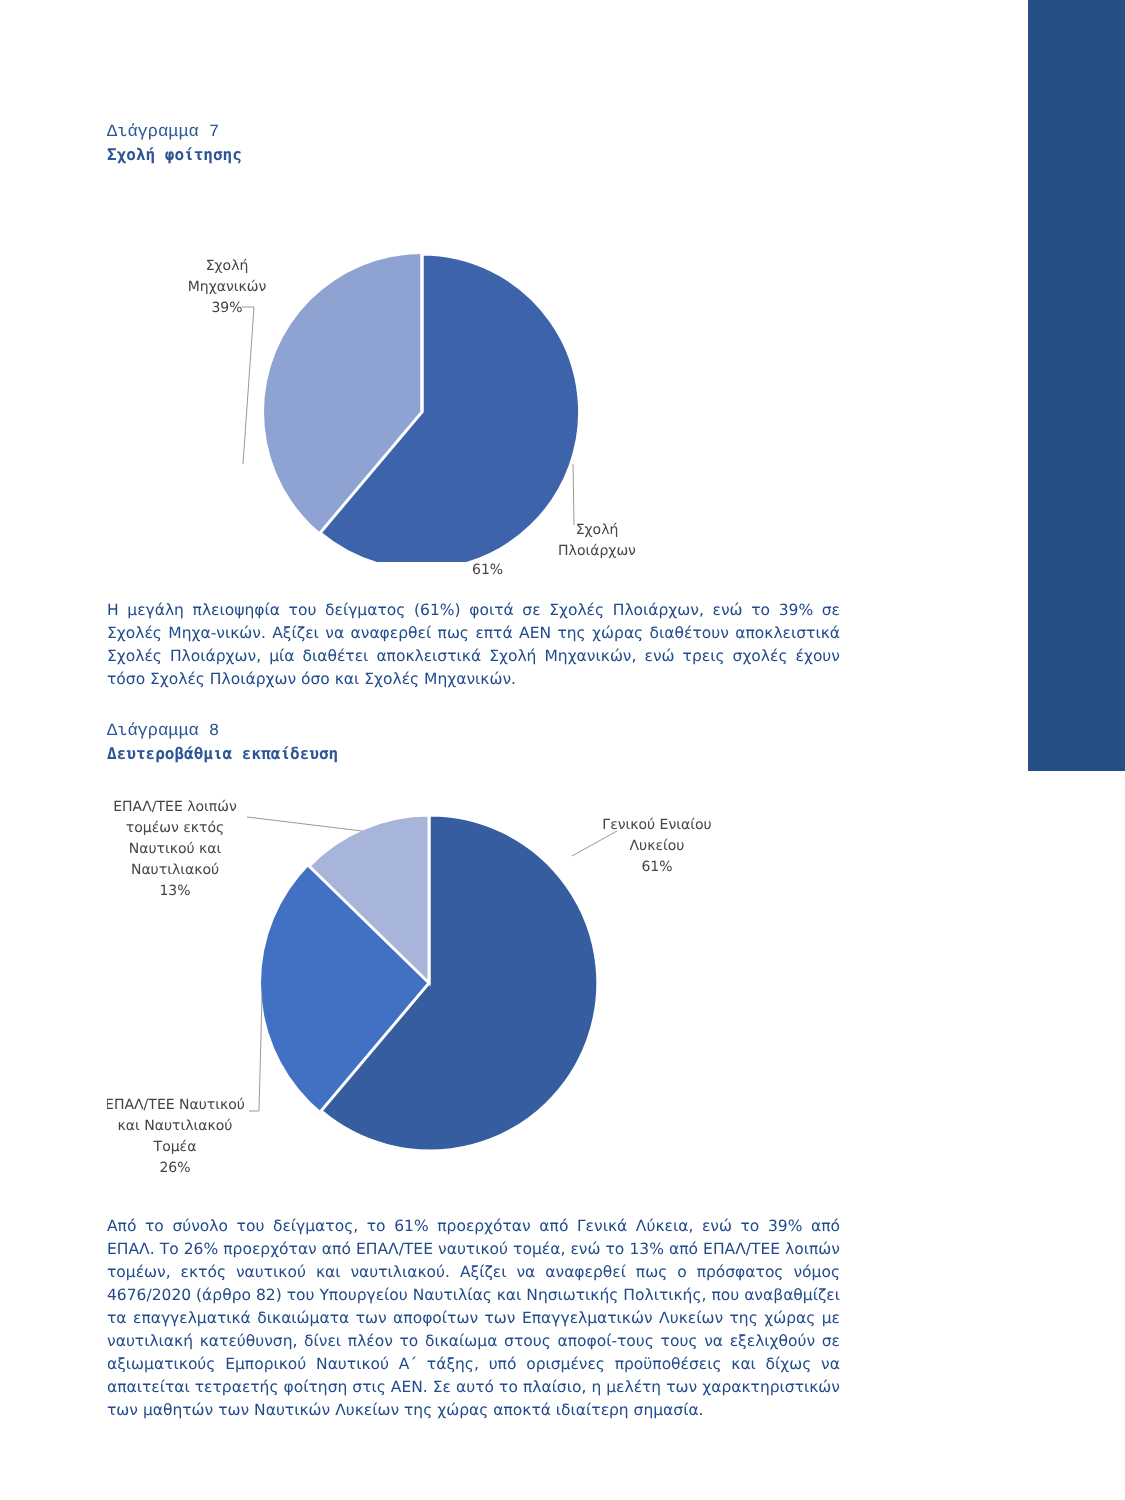Διάγραμμα 7
Σχολή φοίτησης
Σχολή
Μηχανικών
39%
Σχολή
Πλοιάρχων
61%
Η μεγάλη πλειοψηφία του δείγματος (61%) φοιτά σε Σχολές Πλοιάρχων, ενώ το 39% σε Σχολές Μηχα-νικών. Αξίζει να αναφερθεί πως επτά ΑΕΝ της χώρας διαθέτουν αποκλειστικά Σχολές Πλοιάρχων, μία διαθέτει αποκλειστικά Σχολή Μηχανικών, ενώ τρεις σχολές έχουν τόσο Σχολές Πλοιάρχων όσο και Σχολές Μηχανικών.
Διάγραμμα 8
Δευτεροβάθμια εκπαίδευση
Γενικού Ενιαίου
Λυκείου
61%
ΕΠΑΛ/ΤΕΕ λοιπών
τομέων εκτός
Ναυτικού και
Ναυτιλιακού
13%
ΕΠΑΛ/ΤΕΕ Ναυτικού
και Ναυτιλιακού
Τομέα
26%
Από το σύνολο του δείγματος, το 61% προερχόταν από Γενικά Λύκεια, ενώ το 39% από ΕΠΑΛ. Το 26% προερχόταν από ΕΠΑΛ/ΤΕΕ ναυτικού τομέα, ενώ το 13% από ΕΠΑΛ/ΤΕΕ λοιπών τομέων, εκτός ναυτικού και ναυτιλιακού. Αξίζει να αναφερθεί πως ο πρόσφατος νόμος 4676/2020 (άρθρο 82) του Υπουργείου Ναυτιλίας και Νησιωτικής Πολιτικής, που αναβαθμίζει τα επαγγελματικά δικαιώματα των αποφοίτων των Επαγγελματικών Λυκείων της χώρας με ναυτιλιακή κατεύθυνση, δίνει πλέον το δικαίωμα στους αποφοί-τους τους να εξελιχθούν σε αξιωματικούς Εμπορικού Ναυτικού Α΄ τάξης, υπό ορισμένες προϋποθέσεις και δίχως να απαιτείται τετραετής φοίτηση στις ΑΕΝ. Σε αυτό το πλαίσιο, η μελέτη των χαρακτηριστικών των μαθητών των Ναυτικών Λυκείων της χώρας αποκτά ιδιαίτερη σημασία.